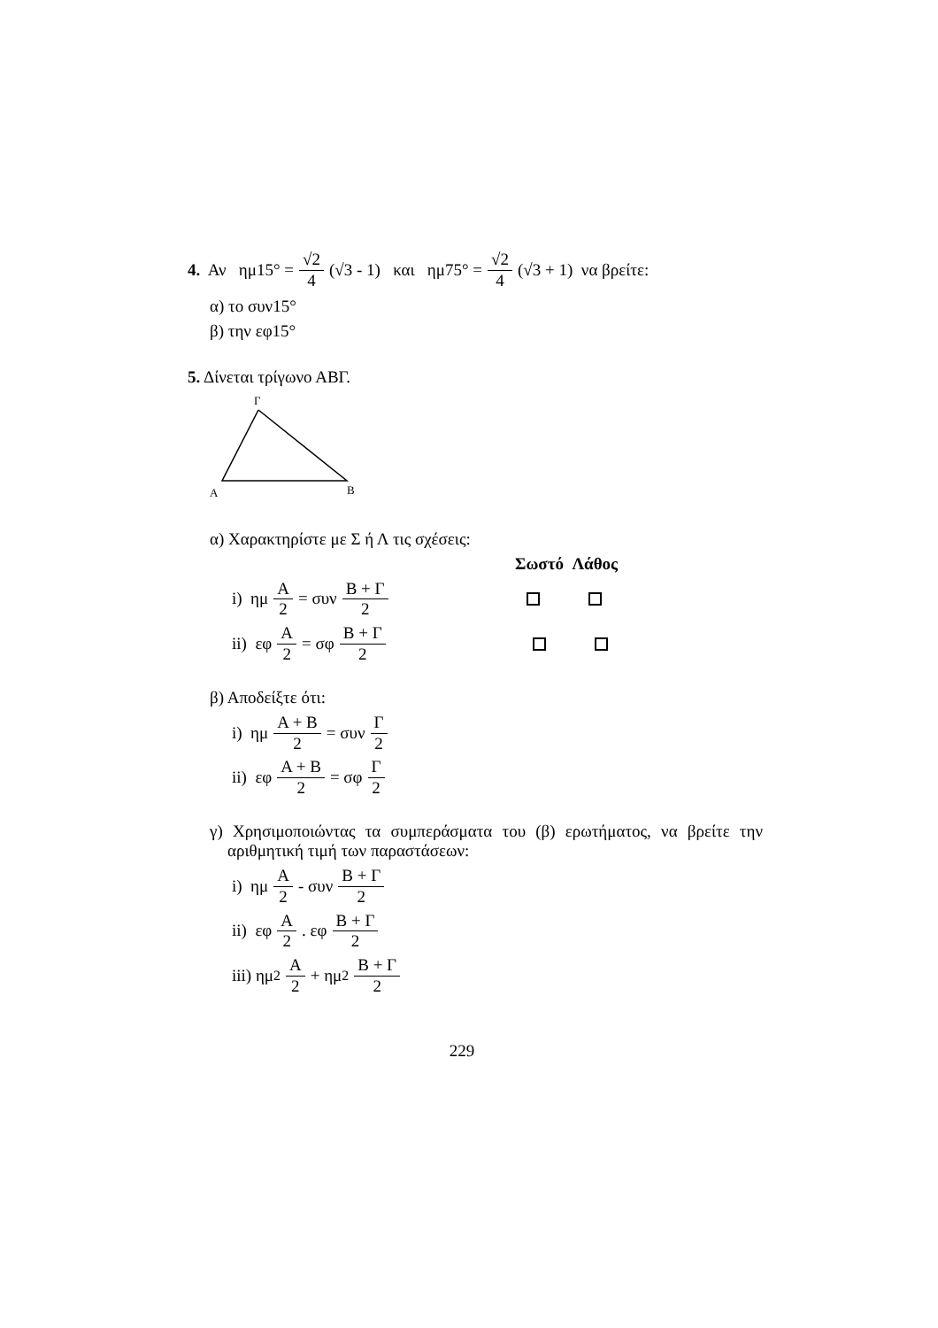4. Αν ημ15° = √2 4 (√3 - 1) και ημ75° = √2 4 (√3 + 1) να βρείτε:
α) το συν15°
β) την εφ15°
5. Δίνεται τρίγωνο ΑΒΓ.
Γ
Α
Β
α) Χαρακτηρίστε με Σ ή Λ τις σχέσεις:
Σωστό Λάθος
i) ημ Α 2 = συν Β + Γ 2
ii) εφ Α 2 = σφ Β + Γ 2
β) Αποδείξτε ότι:
i) ημ Α + Β 2 = συν Γ 2
ii) εφ Α + Β 2 = σφ Γ 2
γ) Χρησιμοποιώντας τα συμπεράσματα του (β) ερωτήματος, να βρείτε την αριθμητική τιμή των παραστάσεων:
i) ημ Α 2 - συν Β + Γ 2
ii) εφ Α 2 . εφ Β + Γ 2
iii) ημ<sup>2</sup> Α 2 + ημ<sup>2</sup> Β + Γ 2
229